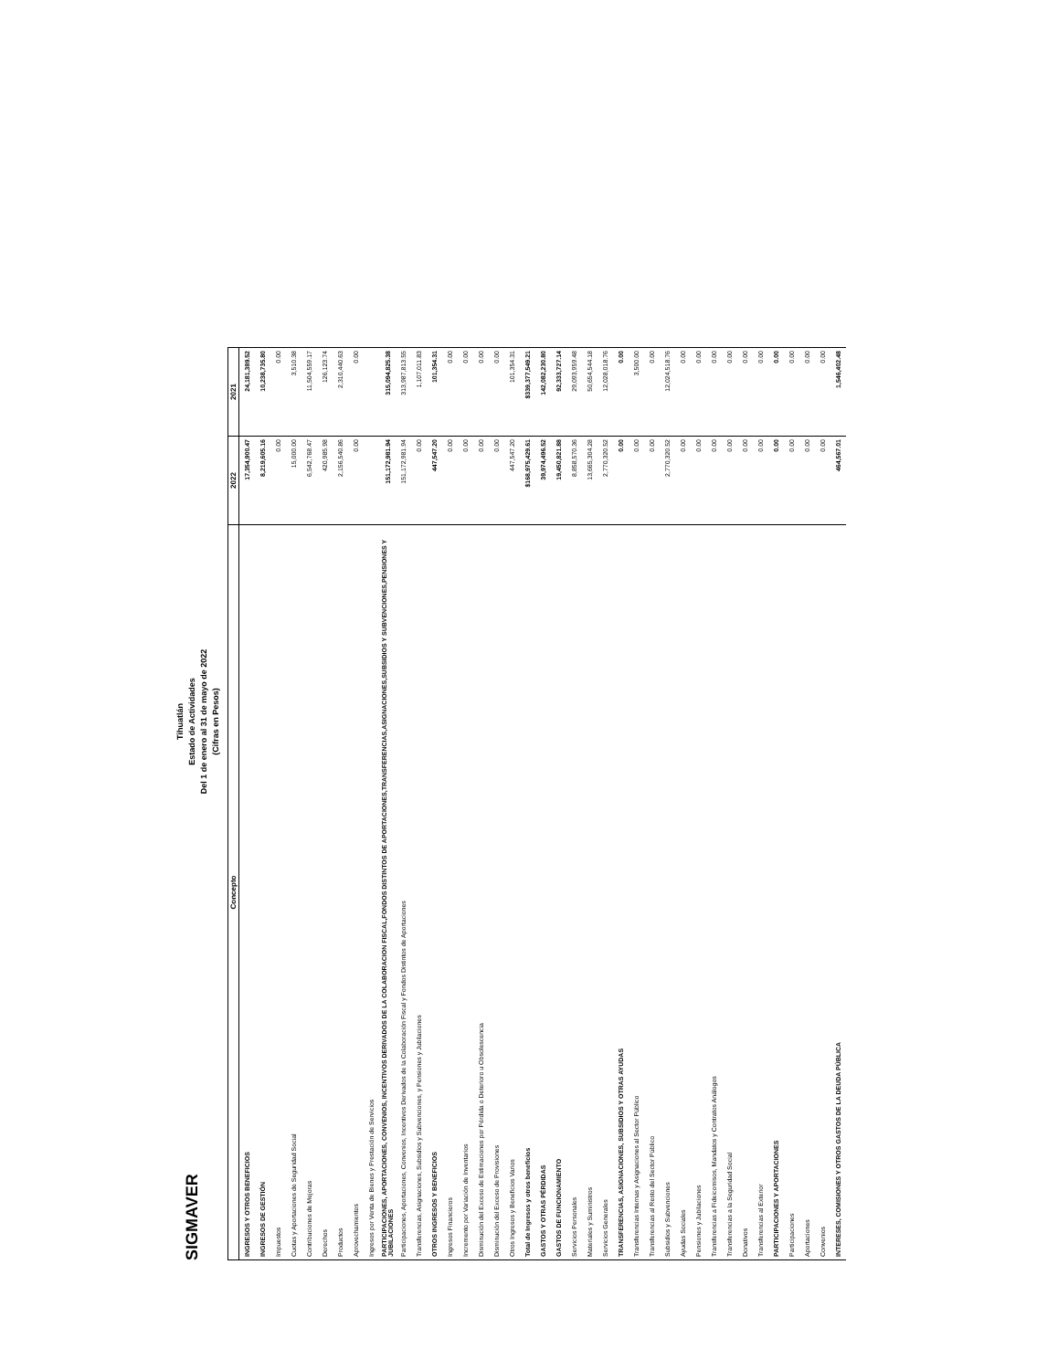SIGMAVER
Tihuatlán
Estado de Actividades
Del 1 de enero al 31 de mayo de 2022
(Cifras en Pesos)
| Concepto | 2022 | 2021 |
| --- | --- | --- |
| INGRESOS Y OTROS BENEFICIOS | 17,354,900.47 | 24,181,389.52 |
| INGRESOS DE GESTIÓN | 8,219,605.16 | 10,238,735.80 |
| Impuestos | 0.00 | 0.00 |
| Cuotas y Aportaciones de Seguridad Social | 15,000.00 | 3,510.38 |
| Contribuciones de Mejoras | 6,542,768.47 | 11,504,559.17 |
| Derechos | 420,985.98 | 126,123.74 |
| Productos | 2,156,540.86 | 2,310,440.63 |
| Aprovechamientos | 0.00 | 0.00 |
| Ingresos por Venta de Bienes y Prestación de Servicios | | |
| PARTICIPACIONES, APORTACIONES, CONVENIOS, INCENTIVOS DERIVADOS DE LA COLABORACION FISCAL,FONDOS DISTINTOS DE APORTACIONES,TRANSFERENCIAS,ASIGNACIONES,SUBSIDIOS Y SUBVENCIONES,PENSIONES Y JUBILACIONES | 151,172,981.94 | 315,094,825.38 |
| Participaciones, Aportaciones, Convenios, Incentivos Derivados de la Colaboración Fiscal y Fondos Distintos de Aportaciones | 151,172,981.94 | 313,987,813.55 |
| Transferencias, Asignaciones, Subsidios y Subvenciones, y Pensiones y Jubilaciones | 0.00 | 1,107,011.83 |
| OTROS INGRESOS Y BENEFICIOS | 447,547.20 | 101,354.31 |
| Ingresos Financieros | 0.00 | 0.00 |
| Incremento por Variación de Inventarios | 0.00 | 0.00 |
| Disminución del Exceso de Estimaciones por Pérdida o Deterioro u Obsolescencia | 0.00 | 0.00 |
| Disminución del Exceso de Provisiones | 0.00 | 0.00 |
| Otros Ingresos y Beneficios Varios | 447,547.20 | 101,354.31 |
| Total de Ingresos y otros beneficios | $168,975,429.61 | $339,377,549.21 |
| GASTOS Y OTRAS PÉRDIDAS | 39,974,496.52 | 142,082,230.80 |
| GASTOS DE FUNCIONAMIENTO | 19,450,821.88 | 92,333,727.14 |
| Servicios Personales | 8,858,570.36 | 29,093,959.48 |
| Materiales y Suministros | 13,665,304.28 | 50,654,544.18 |
| Servicios Generales | 2,770,320.52 | 12,028,018.76 |
| TRANSFERENCIAS, ASIGNACIONES, SUBSIDIOS Y OTRAS AYUDAS | 0.00 | 0.00 |
| Transferencias Internas y Asignaciones al Sector Público | 0.00 | 3,500.00 |
| Transferencias al Resto del Sector Público | 0.00 | 0.00 |
| Subsidios y Subvenciones | 2,770,320.52 | 12,024,518.76 |
| Ayudas Sociales | 0.00 | 0.00 |
| Pensiones y Jubilaciones | 0.00 | 0.00 |
| Transferencias a Fideicomisos, Mandatos y Contratos Análogos | 0.00 | 0.00 |
| Transferencias a la Seguridad Social | 0.00 | 0.00 |
| Donativos | 0.00 | 0.00 |
| Transferencias al Exterior | 0.00 | 0.00 |
| PARTICIPACIONES Y APORTACIONES | 0.00 | 0.00 |
| Participaciones | 0.00 | 0.00 |
| Aportaciones | 0.00 | 0.00 |
| Convenios | 0.00 | 0.00 |
| INTERESES, COMISIONES Y OTROS GASTOS DE LA DEUDA PÚBLICA | 464,567.01 | 1,546,402.48 |